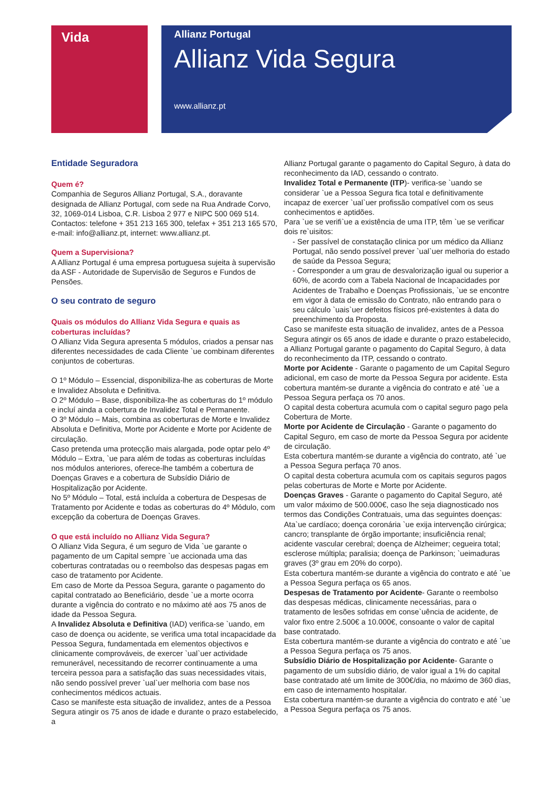Vida
Allianz Portugal
Allianz Vida Segura
www.allianz.pt
Entidade Seguradora
Quem é?
Companhia de Seguros Allianz Portugal, S.A., doravante designada de Allianz Portugal, com sede na Rua Andrade Corvo, 32, 1069-014 Lisboa, C.R. Lisboa 2 977 e NIPC 500 069 514.
Contactos: telefone + 351 213 165 300, telefax + 351 213 165 570, e-mail: info@allianz.pt, internet: www.allianz.pt.
Quem a Supervisiona?
A Allianz Portugal é uma empresa portuguesa sujeita à supervisão da ASF - Autoridade de Supervisão de Seguros e Fundos de Pensões.
O seu contrato de seguro
Quais os módulos do Allianz Vida Segura e quais as coberturas incluídas?
O Allianz Vida Segura apresenta 5 módulos, criados a pensar nas diferentes necessidades de cada Cliente `ue combinam diferentes conjuntos de coberturas.
O 1º Módulo – Essencial, disponibiliza-lhe as coberturas de Morte e Invalidez Absoluta e Definitiva.
O 2º Módulo – Base, disponibiliza-lhe as coberturas do 1º módulo e incluí ainda a cobertura de Invalidez Total e Permanente.
O 3º Módulo – Mais, combina as coberturas de Morte e Invalidez Absoluta e Definitiva, Morte por Acidente e Morte por Acidente de circulação.
Caso pretenda uma protecção mais alargada, pode optar pelo 4º Módulo – Extra, `ue para além de todas as coberturas incluídas nos módulos anteriores, oferece-lhe também a cobertura de Doenças Graves e a cobertura de Subsídio Diário de Hospitalização por Acidente.
No 5º Módulo – Total, está incluída a cobertura de Despesas de Tratamento por Acidente e todas as coberturas do 4º Módulo, com excepção da cobertura de Doenças Graves.
O que está incluído no Allianz Vida Segura?
O Allianz Vida Segura, é um seguro de Vida `ue garante o pagamento de um Capital sempre `ue accionada uma das coberturas contratadas ou o reembolso das despesas pagas em caso de tratamento por Acidente.
Em caso de Morte da Pessoa Segura, garante o pagamento do capital contratado ao Beneficiário, desde `ue a morte ocorra durante a vigência do contrato e no máximo até aos 75 anos de idade da Pessoa Segura.
A Invalidez Absoluta e Definitiva (IAD) verifica-se `uando, em caso de doença ou acidente, se verifica uma total incapacidade da Pessoa Segura, fundamentada em elementos objectivos e clinicamente comprováveis, de exercer `ual`uer actividade remunerável, necessitando de recorrer continuamente a uma terceira pessoa para a satisfação das suas necessidades vitais, não sendo possível prever `ual`uer melhoria com base nos conhecimentos médicos actuais.
Caso se manifeste esta situação de invalidez, antes de a Pessoa Segura atingir os 75 anos de idade e durante o prazo estabelecido, a
Allianz Portugal garante o pagamento do Capital Seguro, à data do reconhecimento da IAD, cessando o contrato.
Invalidez Total e Permanente (ITP)- verifica-se `uando se considerar `ue a Pessoa Segura fica total e definitivamente incapaz de exercer `ual`uer profissão compatível com os seus conhecimentos e aptidões.
Para `ue se verifi`ue a existência de uma ITP, têm `ue se verificar dois re`uisitos:
- Ser passível de constatação clinica por um médico da Allianz Portugal, não sendo possível prever `ual`uer melhoria do estado de saúde da Pessoa Segura;
- Corresponder a um grau de desvalorização igual ou superior a 60%, de acordo com a Tabela Nacional de Incapacidades por Acidentes de Trabalho e Doenças Profissionais, `ue se encontre em vigor à data de emissão do Contrato, não entrando para o seu cálculo `uais`uer defeitos físicos pré-existentes à data do preenchimento da Proposta.
Caso se manifeste esta situação de invalidez, antes de a Pessoa Segura atingir os 65 anos de idade e durante o prazo estabelecido, a Allianz Portugal garante o pagamento do Capital Seguro, à data do reconhecimento da ITP, cessando o contrato.
Morte por Acidente - Garante o pagamento de um Capital Seguro adicional, em caso de morte da Pessoa Segura por acidente. Esta cobertura mantém-se durante a vigência do contrato e até `ue a Pessoa Segura perfaça os 70 anos.
O capital desta cobertura acumula com o capital seguro pago pela Cobertura de Morte.
Morte por Acidente de Circulação - Garante o pagamento do Capital Seguro, em caso de morte da Pessoa Segura por acidente de circulação.
Esta cobertura mantém-se durante a vigência do contrato, até `ue a Pessoa Segura perfaça 70 anos.
O capital desta cobertura acumula com os capitais seguros pagos pelas coberturas de Morte e Morte por Acidente.
Doenças Graves - Garante o pagamento do Capital Seguro, até um valor máximo de 500.000€, caso lhe seja diagnosticado nos termos das Condições Contratuais, uma das seguintes doenças:
Ata`ue cardíaco; doença coronária `ue exija intervenção cirúrgica; cancro; transplante de órgão importante; insuficiência renal; acidente vascular cerebral; doença de Alzheimer; cegueira total; esclerose múltipla; paralisia; doença de Parkinson; `ueimaduras graves (3º grau em 20% do corpo).
Esta cobertura mantém-se durante a vigência do contrato e até `ue a Pessoa Segura perfaça os 65 anos.
Despesas de Tratamento por Acidente- Garante o reembolso das despesas médicas, clinicamente necessárias, para o tratamento de lesões sofridas em conse`uência de acidente, de valor fixo entre 2.500€ a 10.000€, consoante o valor de capital base contratado.
Esta cobertura mantém-se durante a vigência do contrato e até `ue a Pessoa Segura perfaça os 75 anos.
Subsídio Diário de Hospitalização por Acidente- Garante o pagamento de um subsídio diário, de valor igual a 1% do capital base contratado até um limite de 300€/dia, no máximo de 360 dias, em caso de internamento hospitalar.
Esta cobertura mantém-se durante a vigência do contrato e até `ue a Pessoa Segura perfaça os 75 anos.